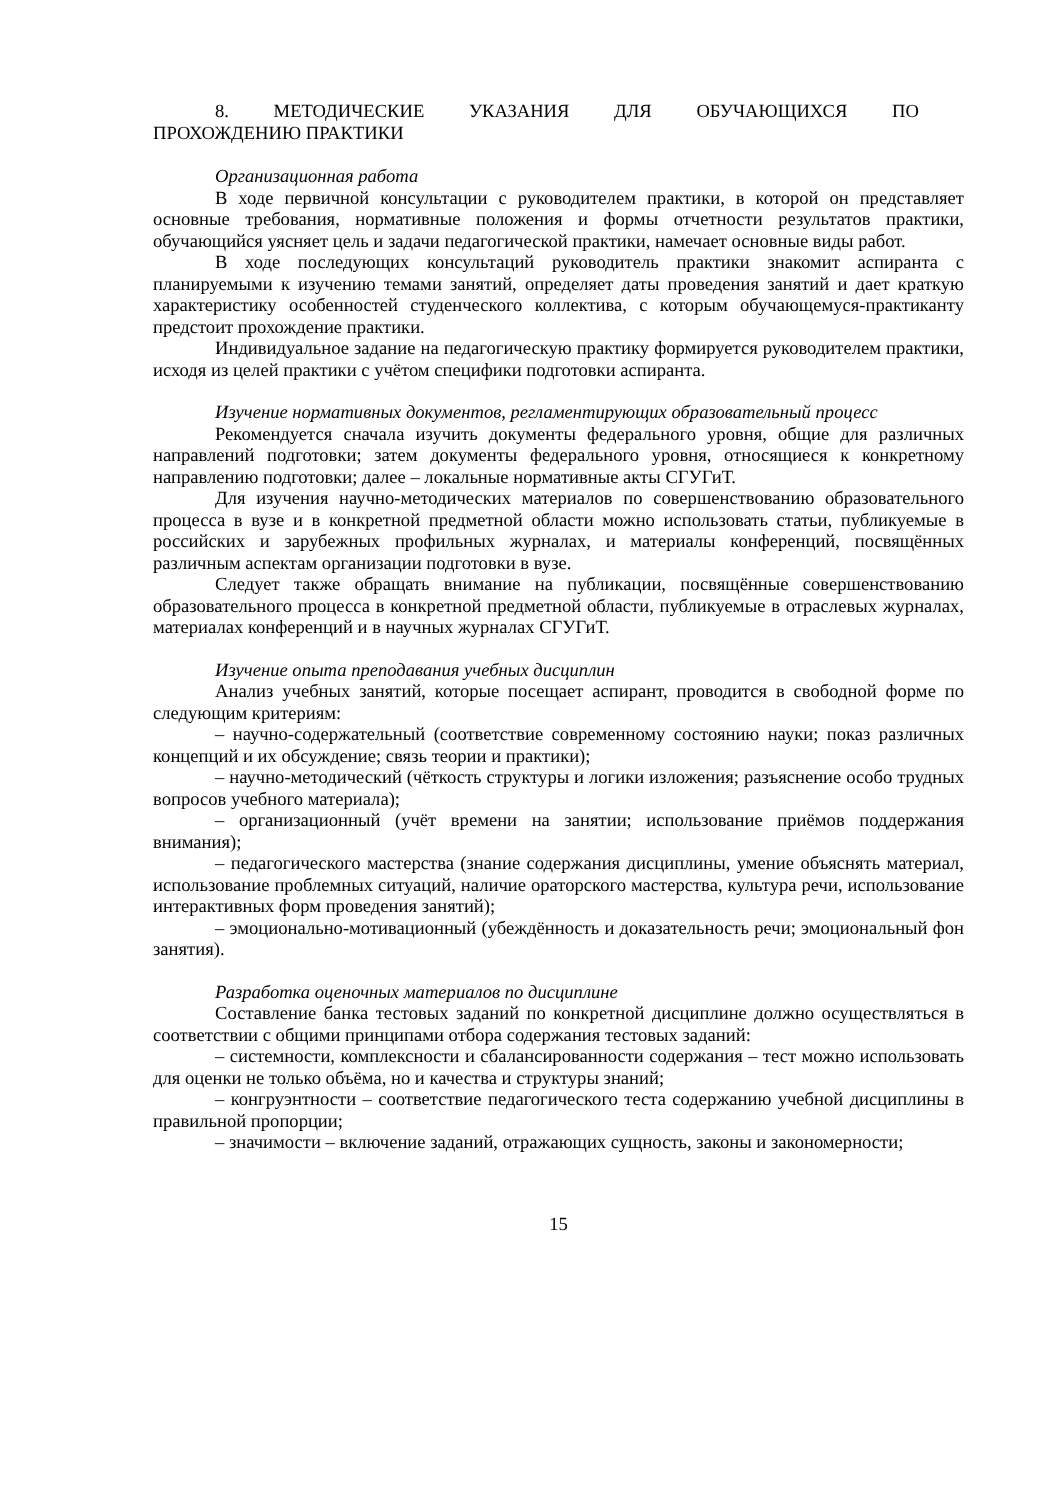8. МЕТОДИЧЕСКИЕ УКАЗАНИЯ ДЛЯ ОБУЧАЮЩИХСЯ ПО
ПРОХОЖДЕНИЮ ПРАКТИКИ
Организационная работа
В ходе первичной консультации с руководителем практики, в которой он представляет основные требования, нормативные положения и формы отчетности результатов практики, обучающийся уясняет цель и задачи педагогической практики, намечает основные виды работ.
В ходе последующих консультаций руководитель практики знакомит аспиранта с планируемыми к изучению темами занятий, определяет даты проведения занятий и дает краткую характеристику особенностей студенческого коллектива, с которым обучающемуся-практиканту предстоит прохождение практики.
Индивидуальное задание на педагогическую практику формируется руководителем практики, исходя из целей практики с учётом специфики подготовки аспиранта.
Изучение нормативных документов, регламентирующих образовательный процесс
Рекомендуется сначала изучить документы федерального уровня, общие для различных направлений подготовки; затем документы федерального уровня, относящиеся к конкретному направлению подготовки; далее – локальные нормативные акты СГУГиТ.
Для изучения научно-методических материалов по совершенствованию образовательного процесса в вузе и в конкретной предметной области можно использовать статьи, публикуемые в российских и зарубежных профильных журналах, и материалы конференций, посвящённых различным аспектам организации подготовки в вузе.
Следует также обращать внимание на публикации, посвящённые совершенствованию образовательного процесса в конкретной предметной области, публикуемые в отраслевых журналах, материалах конференций и в научных журналах СГУГиТ.
Изучение опыта преподавания учебных дисциплин
Анализ учебных занятий, которые посещает аспирант, проводится в свободной форме по следующим критериям:
– научно-содержательный (соответствие современному состоянию науки; показ различных концепций и их обсуждение; связь теории и практики);
– научно-методический (чёткость структуры и логики изложения; разъяснение особо трудных вопросов учебного материала);
– организационный (учёт времени на занятии; использование приёмов поддержания внимания);
– педагогического мастерства (знание содержания дисциплины, умение объяснять материал, использование проблемных ситуаций, наличие ораторского мастерства, культура речи, использование интерактивных форм проведения занятий);
– эмоционально-мотивационный (убеждённость и доказательность речи; эмоциональный фон занятия).
Разработка оценочных материалов по дисциплине
Составление банка тестовых заданий по конкретной дисциплине должно осуществляться в соответствии с общими принципами отбора содержания тестовых заданий:
– системности, комплексности и сбалансированности содержания – тест можно использовать для оценки не только объёма, но и качества и структуры знаний;
– конгруэнтности – соответствие педагогического теста содержанию учебной дисциплины в правильной пропорции;
– значимости – включение заданий, отражающих сущность, законы и закономерности;
15